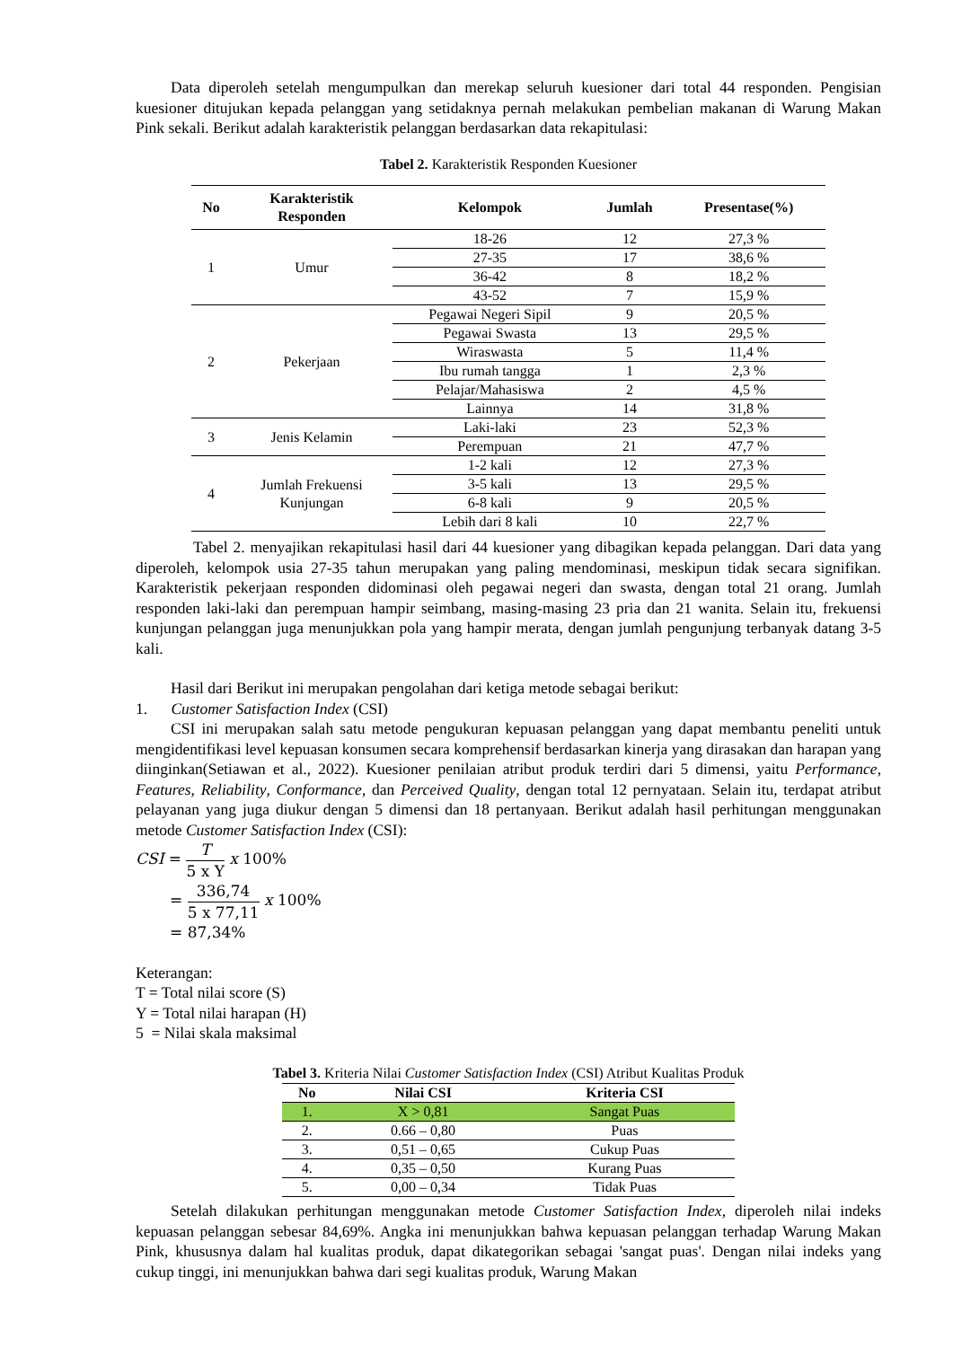Data diperoleh setelah mengumpulkan dan merekap seluruh kuesioner dari total 44 responden. Pengisian kuesioner ditujukan kepada pelanggan yang setidaknya pernah melakukan pembelian makanan di Warung Makan Pink sekali. Berikut adalah karakteristik pelanggan berdasarkan data rekapitulasi:
Tabel 2. Karakteristik Responden Kuesioner
| No | Karakteristik Responden | Kelompok | Jumlah | Presentase(%) |
| --- | --- | --- | --- | --- |
| 1 | Umur | 18-26 | 12 | 27,3 % |
| | | 27-35 | 17 | 38,6 % |
| | | 36-42 | 8 | 18,2 % |
| | | 43-52 | 7 | 15,9 % |
| 2 | Pekerjaan | Pegawai Negeri Sipil | 9 | 20,5 % |
| | | Pegawai Swasta | 13 | 29,5 % |
| | | Wiraswasta | 5 | 11,4 % |
| | | Ibu rumah tangga | 1 | 2,3 % |
| | | Pelajar/Mahasiswa | 2 | 4,5 % |
| | | Lainnya | 14 | 31,8 % |
| 3 | Jenis Kelamin | Laki-laki | 23 | 52,3 % |
| | | Perempuan | 21 | 47,7 % |
| 4 | Jumlah Frekuensi Kunjungan | 1-2 kali | 12 | 27,3 % |
| | | 3-5 kali | 13 | 29,5 % |
| | | 6-8 kali | 9 | 20,5 % |
| | | Lebih dari 8 kali | 10 | 22,7 % |
Tabel 2. menyajikan rekapitulasi hasil dari 44 kuesioner yang dibagikan kepada pelanggan. Dari data yang diperoleh, kelompok usia 27-35 tahun merupakan yang paling mendominasi, meskipun tidak secara signifikan. Karakteristik pekerjaan responden didominasi oleh pegawai negeri dan swasta, dengan total 21 orang. Jumlah responden laki-laki dan perempuan hampir seimbang, masing-masing 23 pria dan 21 wanita. Selain itu, frekuensi kunjungan pelanggan juga menunjukkan pola yang hampir merata, dengan jumlah pengunjung terbanyak datang 3-5 kali.
Hasil dari Berikut ini merupakan pengolahan dari ketiga metode sebagai berikut:
1. Customer Satisfaction Index (CSI)
CSI ini merupakan salah satu metode pengukuran kepuasan pelanggan yang dapat membantu peneliti untuk mengidentifikasi level kepuasan konsumen secara komprehensif berdasarkan kinerja yang dirasakan dan harapan yang diinginkan(Setiawan et al., 2022). Kuesioner penilaian atribut produk terdiri dari 5 dimensi, yaitu Performance, Features, Reliability, Conformance, dan Perceived Quality, dengan total 12 pernyataan. Selain itu, terdapat atribut pelayanan yang juga diukur dengan 5 dimensi dan 18 pertanyaan. Berikut adalah hasil perhitungan menggunakan metode Customer Satisfaction Index (CSI):
CSI = T 5 x Y x 100%
= 336,74 5 x 77,11 x 100%
= 87,34%
Keterangan:
T = Total nilai score (S)
Y = Total nilai harapan (H)
5 = Nilai skala maksimal
Tabel 3. Kriteria Nilai Customer Satisfaction Index (CSI) Atribut Kualitas Produk
| No | Nilai CSI | Kriteria CSI |
| --- | --- | --- |
| 1. | X > 0,81 | Sangat Puas |
| 2. | 0.66 – 0,80 | Puas |
| 3. | 0,51 – 0,65 | Cukup Puas |
| 4. | 0,35 – 0,50 | Kurang Puas |
| 5. | 0,00 – 0,34 | Tidak Puas |
Setelah dilakukan perhitungan menggunakan metode Customer Satisfaction Index, diperoleh nilai indeks kepuasan pelanggan sebesar 84,69%. Angka ini menunjukkan bahwa kepuasan pelanggan terhadap Warung Makan Pink, khususnya dalam hal kualitas produk, dapat dikategorikan sebagai 'sangat puas'. Dengan nilai indeks yang cukup tinggi, ini menunjukkan bahwa dari segi kualitas produk, Warung Makan